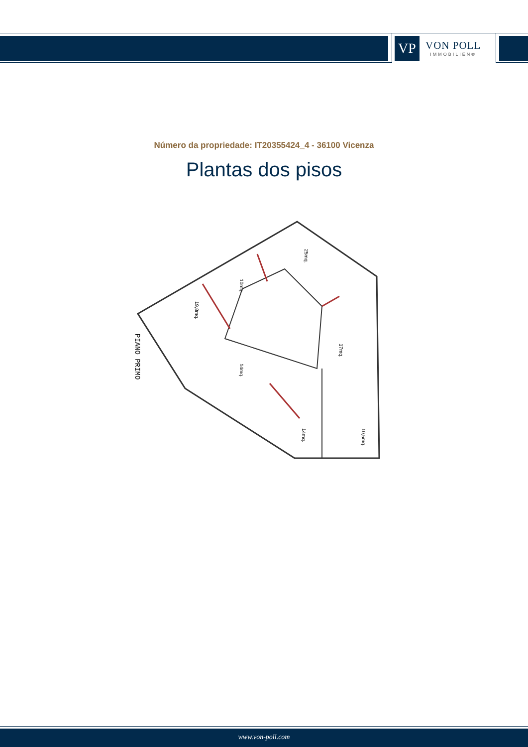VP
VON POLL
IMMOBILIEN®
Número da propriedade: IT20355424_4 - 36100 Vicenza
Plantas dos pisos
PIANO PRIMO
25mq.
10mq.
19,8mq.
17mq.
14mq.
14mq.
10,5mq.
www.von-poll.com